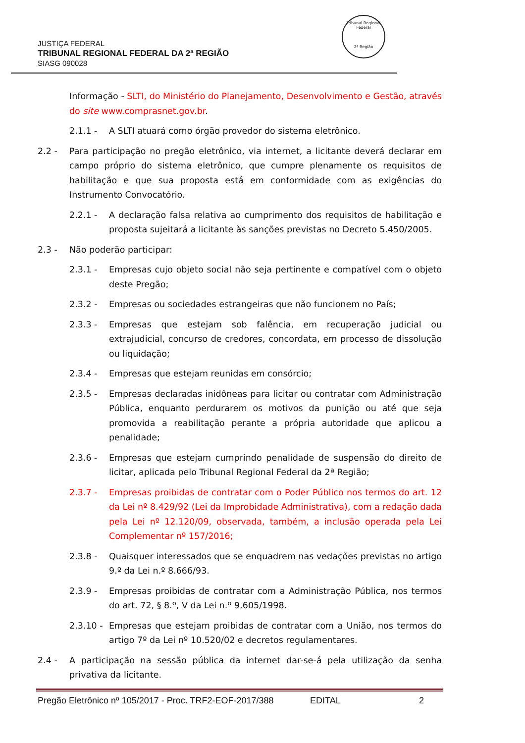JUSTIÇA FEDERAL
TRIBUNAL REGIONAL FEDERAL DA 2ª REGIÃO
SIASG 090028
Tribunal Regional Federal
2ª Região
Informação - SLTI, do Ministério do Planejamento, Desenvolvimento e Gestão, através do site www.comprasnet.gov.br.
2.1.1 - A SLTI atuará como órgão provedor do sistema eletrônico.
2.2 - Para participação no pregão eletrônico, via internet, a licitante deverá declarar em campo próprio do sistema eletrônico, que cumpre plenamente os requisitos de habilitação e que sua proposta está em conformidade com as exigências do Instrumento Convocatório.
2.2.1 - A declaração falsa relativa ao cumprimento dos requisitos de habilitação e proposta sujeitará a licitante às sanções previstas no Decreto 5.450/2005.
2.3 - Não poderão participar:
2.3.1 - Empresas cujo objeto social não seja pertinente e compatível com o objeto deste Pregão;
2.3.2 - Empresas ou sociedades estrangeiras que não funcionem no País;
2.3.3 - Empresas que estejam sob falência, em recuperação judicial ou extrajudicial, concurso de credores, concordata, em processo de dissolução ou liquidação;
2.3.4 - Empresas que estejam reunidas em consórcio;
2.3.5 - Empresas declaradas inidôneas para licitar ou contratar com Administração Pública, enquanto perdurarem os motivos da punição ou até que seja promovida a reabilitação perante a própria autoridade que aplicou a penalidade;
2.3.6 - Empresas que estejam cumprindo penalidade de suspensão do direito de licitar, aplicada pelo Tribunal Regional Federal da 2ª Região;
2.3.7 - Empresas proibidas de contratar com o Poder Público nos termos do art. 12 da Lei nº 8.429/92 (Lei da Improbidade Administrativa), com a redação dada pela Lei nº 12.120/09, observada, também, a inclusão operada pela Lei Complementar nº 157/2016;
2.3.8 - Quaisquer interessados que se enquadrem nas vedações previstas no artigo 9.º da Lei n.º 8.666/93.
2.3.9 - Empresas proibidas de contratar com a Administração Pública, nos termos do art. 72, § 8.º, V da Lei n.º 9.605/1998.
2.3.10 -
Empresas que estejam proibidas de contratar com a União, nos termos do artigo 7º da Lei nº 10.520/02 e decretos regulamentares.
2.4 - A participação na sessão pública da internet dar-se-á pela utilização da senha privativa da licitante.
Pregão Eletrônico nº 105/2017 - Proc. TRF2-EOF-2017/388 EDITAL 2